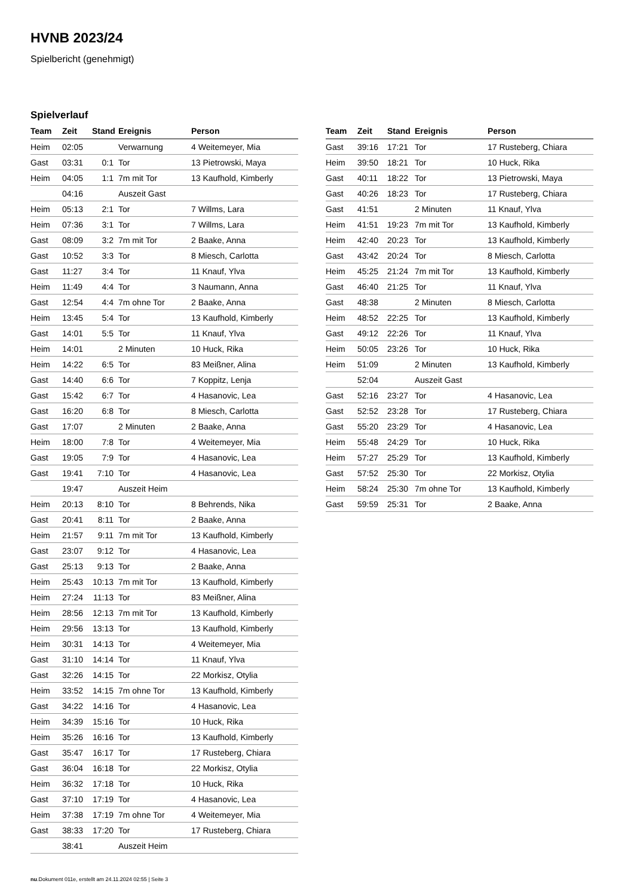HVNB 2023/24
Spielbericht (genehmigt)
Spielverlauf
| Team | Zeit | Stand | Ereignis | Person |
| --- | --- | --- | --- | --- |
| Heim | 02:05 | | Verwarnung | 4 Weitemeyer, Mia |
| Gast | 03:31 | 0:1 | Tor | 13 Pietrowski, Maya |
| Heim | 04:05 | 1:1 | 7m mit Tor | 13 Kaufhold, Kimberly |
| | 04:16 | | Auszeit Gast | |
| Heim | 05:13 | 2:1 | Tor | 7 Willms, Lara |
| Heim | 07:36 | 3:1 | Tor | 7 Willms, Lara |
| Gast | 08:09 | 3:2 | 7m mit Tor | 2 Baake, Anna |
| Gast | 10:52 | 3:3 | Tor | 8 Miesch, Carlotta |
| Gast | 11:27 | 3:4 | Tor | 11 Knauf, Ylva |
| Heim | 11:49 | 4:4 | Tor | 3 Naumann, Anna |
| Gast | 12:54 | 4:4 | 7m ohne Tor | 2 Baake, Anna |
| Heim | 13:45 | 5:4 | Tor | 13 Kaufhold, Kimberly |
| Gast | 14:01 | 5:5 | Tor | 11 Knauf, Ylva |
| Heim | 14:01 | | 2 Minuten | 10 Huck, Rika |
| Heim | 14:22 | 6:5 | Tor | 83 Meißner, Alina |
| Gast | 14:40 | 6:6 | Tor | 7 Koppitz, Lenja |
| Gast | 15:42 | 6:7 | Tor | 4 Hasanovic, Lea |
| Gast | 16:20 | 6:8 | Tor | 8 Miesch, Carlotta |
| Gast | 17:07 | | 2 Minuten | 2 Baake, Anna |
| Heim | 18:00 | 7:8 | Tor | 4 Weitemeyer, Mia |
| Gast | 19:05 | 7:9 | Tor | 4 Hasanovic, Lea |
| Gast | 19:41 | 7:10 | Tor | 4 Hasanovic, Lea |
| | 19:47 | | Auszeit Heim | |
| Heim | 20:13 | 8:10 | Tor | 8 Behrends, Nika |
| Gast | 20:41 | 8:11 | Tor | 2 Baake, Anna |
| Heim | 21:57 | 9:11 | 7m mit Tor | 13 Kaufhold, Kimberly |
| Gast | 23:07 | 9:12 | Tor | 4 Hasanovic, Lea |
| Gast | 25:13 | 9:13 | Tor | 2 Baake, Anna |
| Heim | 25:43 | 10:13 | 7m mit Tor | 13 Kaufhold, Kimberly |
| Heim | 27:24 | 11:13 | Tor | 83 Meißner, Alina |
| Heim | 28:56 | 12:13 | 7m mit Tor | 13 Kaufhold, Kimberly |
| Heim | 29:56 | 13:13 | Tor | 13 Kaufhold, Kimberly |
| Heim | 30:31 | 14:13 | Tor | 4 Weitemeyer, Mia |
| Gast | 31:10 | 14:14 | Tor | 11 Knauf, Ylva |
| Gast | 32:26 | 14:15 | Tor | 22 Morkisz, Otylia |
| Heim | 33:52 | 14:15 | 7m ohne Tor | 13 Kaufhold, Kimberly |
| Gast | 34:22 | 14:16 | Tor | 4 Hasanovic, Lea |
| Heim | 34:39 | 15:16 | Tor | 10 Huck, Rika |
| Heim | 35:26 | 16:16 | Tor | 13 Kaufhold, Kimberly |
| Gast | 35:47 | 16:17 | Tor | 17 Rusteberg, Chiara |
| Gast | 36:04 | 16:18 | Tor | 22 Morkisz, Otylia |
| Heim | 36:32 | 17:18 | Tor | 10 Huck, Rika |
| Gast | 37:10 | 17:19 | Tor | 4 Hasanovic, Lea |
| Heim | 37:38 | 17:19 | 7m ohne Tor | 4 Weitemeyer, Mia |
| Gast | 38:33 | 17:20 | Tor | 17 Rusteberg, Chiara |
| | 38:41 | | Auszeit Heim | |
| Team | Zeit | Stand | Ereignis | Person |
| --- | --- | --- | --- | --- |
| Gast | 39:16 | 17:21 | Tor | 17 Rusteberg, Chiara |
| Heim | 39:50 | 18:21 | Tor | 10 Huck, Rika |
| Gast | 40:11 | 18:22 | Tor | 13 Pietrowski, Maya |
| Gast | 40:26 | 18:23 | Tor | 17 Rusteberg, Chiara |
| Gast | 41:51 | | 2 Minuten | 11 Knauf, Ylva |
| Heim | 41:51 | 19:23 | 7m mit Tor | 13 Kaufhold, Kimberly |
| Heim | 42:40 | 20:23 | Tor | 13 Kaufhold, Kimberly |
| Gast | 43:42 | 20:24 | Tor | 8 Miesch, Carlotta |
| Heim | 45:25 | 21:24 | 7m mit Tor | 13 Kaufhold, Kimberly |
| Gast | 46:40 | 21:25 | Tor | 11 Knauf, Ylva |
| Gast | 48:38 | | 2 Minuten | 8 Miesch, Carlotta |
| Heim | 48:52 | 22:25 | Tor | 13 Kaufhold, Kimberly |
| Gast | 49:12 | 22:26 | Tor | 11 Knauf, Ylva |
| Heim | 50:05 | 23:26 | Tor | 10 Huck, Rika |
| Heim | 51:09 | | 2 Minuten | 13 Kaufhold, Kimberly |
| | 52:04 | | Auszeit Gast | |
| Gast | 52:16 | 23:27 | Tor | 4 Hasanovic, Lea |
| Gast | 52:52 | 23:28 | Tor | 17 Rusteberg, Chiara |
| Gast | 55:20 | 23:29 | Tor | 4 Hasanovic, Lea |
| Heim | 55:48 | 24:29 | Tor | 10 Huck, Rika |
| Heim | 57:27 | 25:29 | Tor | 13 Kaufhold, Kimberly |
| Gast | 57:52 | 25:30 | Tor | 22 Morkisz, Otylia |
| Heim | 58:24 | 25:30 | 7m ohne Tor | 13 Kaufhold, Kimberly |
| Gast | 59:59 | 25:31 | Tor | 2 Baake, Anna |
nu.Dokument 011e, erstellt am 24.11.2024 02:55 | Seite 3